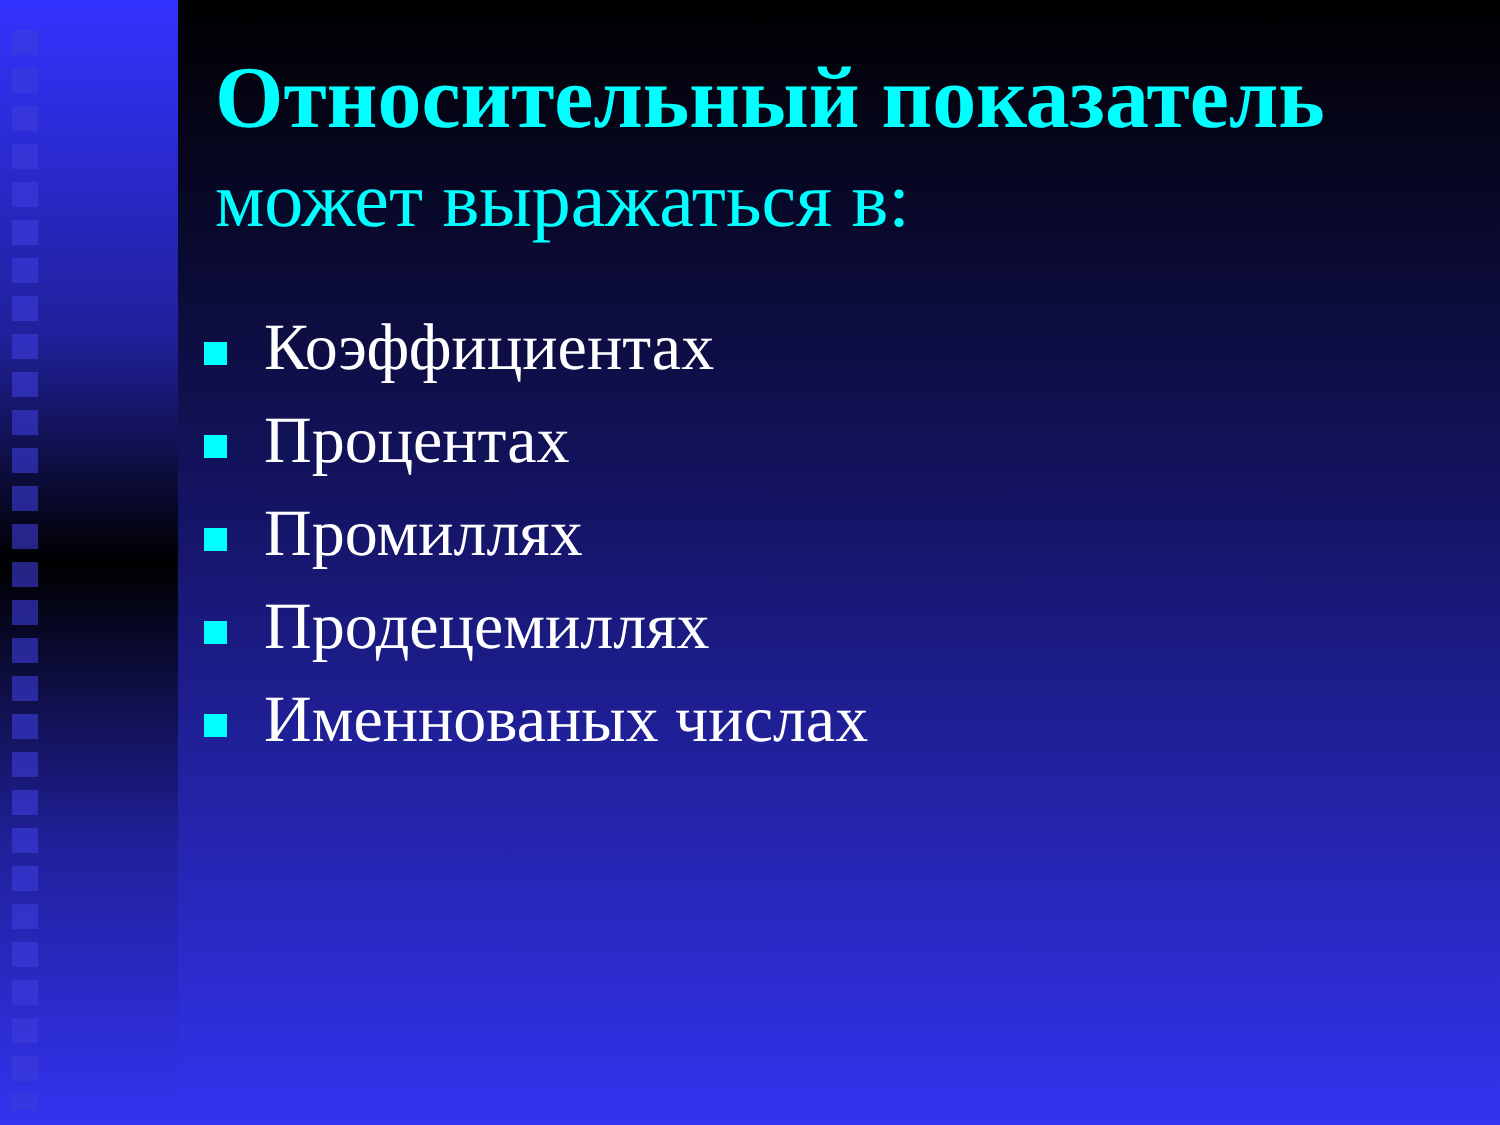Относительный показатель
может выражаться в:
Коэффициентах
Процентах
Промиллях
Продецемиллях
Именнованых числах